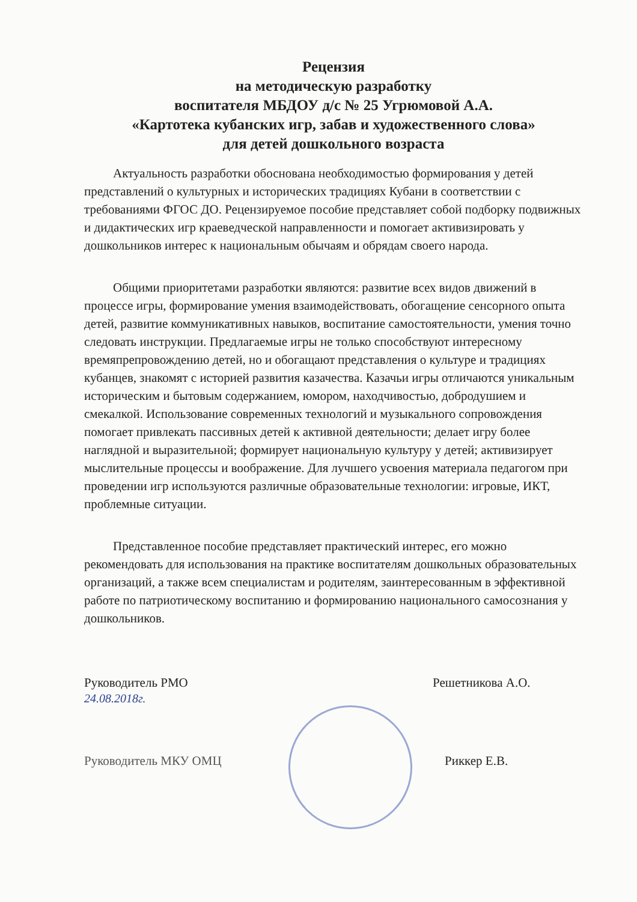Рецензия
на методическую разработку
воспитателя МБДОУ д/с № 25 Угрюмовой А.А.
«Картотека кубанских игр, забав и художественного слова»
для детей дошкольного возраста
Актуальность разработки обоснована необходимостью формирования у детей представлений о культурных и исторических традициях Кубани в соответствии с требованиями ФГОС ДО. Рецензируемое пособие представляет собой подборку подвижных и дидактических игр краеведческой направленности и помогает активизировать у дошкольников интерес к национальным обычаям и обрядам своего народа.
Общими приоритетами разработки являются: развитие всех видов движений в процессе игры, формирование умения взаимодействовать, обогащение сенсорного опыта детей, развитие коммуникативных навыков, воспитание самостоятельности, умения точно следовать инструкции. Предлагаемые игры не только способствуют интересному времяпрепровождению детей, но и обогащают представления о культуре и традициях кубанцев, знакомят с историей развития казачества. Казачьи игры отличаются уникальным историческим и бытовым содержанием, юмором, находчивостью, добродушием и смекалкой. Использование современных технологий и музыкального сопровождения помогает привлекать пассивных детей к активной деятельности; делает игру более наглядной и выразительной; формирует национальную культуру у детей; активизирует мыслительные процессы и воображение. Для лучшего усвоения материала педагогом при проведении игр используются различные образовательные технологии: игровые, ИКТ, проблемные ситуации.
Представленное пособие представляет практический интерес, его можно рекомендовать для использования на практике воспитателям дошкольных образовательных организаций, а также всем специалистам и родителям, заинтересованным в эффективной работе по патриотическому воспитанию и формированию национального самосознания у дошкольников.
Руководитель РМО
24.08.2018г.
Решетникова А.О.
Руководитель МКУ ОМЦ Риккер Е.В.